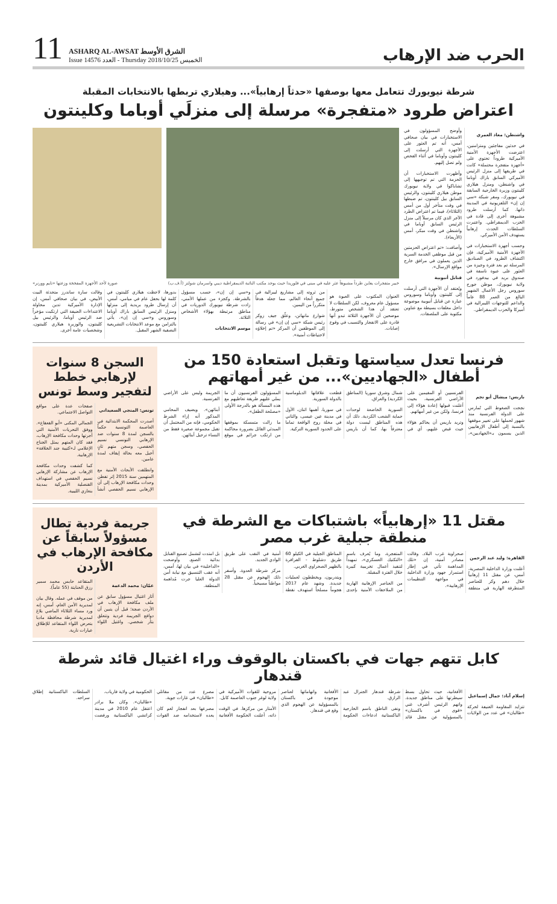الحرب ضد الإرهاب
11
ASHARQ AL-AWSAT الشرق الأوسط
Issue 14576 العدد - Thursday 2018/10/25 الخميس
شرطة نيويورك تتعامل معها بوصفها «حدثاً إرهابياً»... وهيلاري تربطها بالانتخابات المقبلة
اعتراض طرود «متفجرة» مرسلة إلى منزلَي أوباما وكلينتون
واشنطن: معاذ العمري
في حدثين مفاجئين ومتزامنين، اعترضت الأجهزة الأمنية الأميركية طروداً تحتوي على «أجهزة متفجرة محتملة» كانت في طريقها إلى منزل الرئيس الأميركي السابق باراك أوباما في واشنطن، ومنزل هيلاري كلينتون وزيرة الخارجية السابقة في نيويورك، ومقر شبكة «سي إن إن» التلفزيونية في المدينة ذاتها. كما أرسلت طرود مشبوهة أخرى إلى قادة في الحزب الديمقراطي. واعتبرت السلطات الحدث إرهابياً يستهدف الأمن الأميركي.
وحسب أجهزة الاستخبارات في الأجهزة الأمنية الأميركية، فإن اكتشاف الطرود في الصناديق المرسلة تم بعد فترة وجيزة من العثور على عبوة ناسفة في صندوق بريد في بيدفورد في ولاية نيويورك، موطن جورج سوروس رجل الأعمال الشهير البالغ من العمر 88 عاماً والداعم للتوجهات الليبرالية في أميركا والحزب الديمقراطي.
وأوضح المسؤولون في الاستخبارات في بيان صحافي أمس، أنه تم العثور على الأجهزة التي أرسلت إلى كلينتون وأوباما في أثناء الفحص ولم تصل إليهم.
وأظهرت الاستخبارات أن الحزمة التي تم توجيهها إلى تشاباكوا في ولاية نيويورك موطن هيلاري كلينتون، والرئيس السابق بيل كلينتون، تم ضبطها في وقت متأخر أول من أمس (الثلاثاء)، فيما تم اعتراض الطرد الآخر الذي كان مرسلاً إلى منزل الرئيس السابق أوباما في واشنطن في وقت مبكر، أمس (الأربعاء).
وأضافت: «تم اعتراض الحزمتين من قبل موظفي الخدمة السرية الذين يعملون في مرافق خارج مواقع الإرسال».
قنابل أنبوبية
ويُعتقد أن الأجهزة التي أرسلت إلى كلينتون وأوباما وسوروس عبارة عن قنابل أنبوبية موضوعة داخل مغلفات بسيطة مع عناوين مكتوبة على الملصقات.
خبير متفجرات يعاين طرداً مشبوهاً عثر عليه في مبنى في فلوريدا حيث يوجد مكتب النائبة الديمقراطية ديبي واسرمان شولتز (أ.ف.ب) صورة لأحد الأجهزة المفخخة وزعتها «تايم وورنر»
العنوان المكتوب على العبوة هو مسؤول عام معروف، لكن السلطات لا تعتقد أن هذا الشخص متورط، موضحين أن الأجهزة الثلاثة تبدو أنها قادرة على الانفجار والتسبب في وقوع إصابات.
من ثروته إلى مشاريع ليبرالية في جميع أنحاء العالم، مما جعله هدفاً متكرراً من اليمين.
شوارع مانهاتن، وعلّق جيف زوكر رئيس شبكة «سي إن إن» في رسالة إلى الموظفين أن المركز «تم إخلاؤه لاحتياطات أمنية».
و«سي إن إن»، حسب مسؤول بالشرطة. وكجزء من عملها الأمني، زادت شرطة نيويورك الدوريات في مناطق مرتبطة بهؤلاء الأشخاص الثلاثة.
موسم الانتخابات
بدورها، لاحظت هيلاري كلينتون في كلمة لها بحفل عام في ميامي، أمس، أن إرسال طرود بريدية إلى منزلها ومنزل الرئيس السابق باراك أوباما وسوروس و«سي إن إن»، يأتي بالتزامن مع موعد الانتخابات التشريعية النصفية الشهر المقبل.
وقالت سارة ساندرز متحدثة البيت الأبيض، في بيان صحافي أمس، إن الإدارة الأميركية تدين محاولة الاعتداءات العنيفة التي ارتكبت مؤخراً ضد الرئيس أوباما، والرئيس بيل كلينتون، والوزيرة هيلاري كلينتون، وشخصيات عامة أخرى.
فرنسا تعدل سياستها وتقبل استعادة 150 من أطفال «الجهاديين»... من غير أمهاتهم
باريس: ميشال أبو نجم
نجحت الضغوط التي تُمارس على الدولة الفرنسية منذ شهور لحملها على تغيير موقفها بالنسبة إلى أطفال الإرهابيين الذين يسمون بـ«الجهاديين»، الفرنسيين أو المقيمين على الأراضي الفرنسية، بحيث أعلنت قبولها إعادة هؤلاء إلى فرنسا، ولكن من غير أمهاتهم.
وتريد باريس أن يحاكم هؤلاء حيث قبض عليهم، أي في شمال وشرق سوريا (المناطق الكردية) والعراق.
السورية الخاضعة لوحدات حماية الشعب الكردية. ذلك أن هذه المناطق ليست دولة معترفاً بها، كما أن باريس قطعت علاقاتها الدبلوماسية بالدولة السورية.
في سوريا، أهمها اثنان، الأول في مدينة عين عيسى، والثاني في محلة روج الواقعة تماما على الحدود السورية التركية.
المسؤولون الفرنسيون أن ما يملي عليهم طريقة تعاطيهم مع هذه المسألة هو بالدرجة الأولى «مصلحة الطفل».
ما زالت متمسكة بموقفها المبدئي القائل بضرورة محاكمة من ارتكب جرائم في موقع الجريمة وليس على الأراضي الفرنسية.
أبنائهن». ويضيف المحامي المذكور أنه إزاء الشرط الحكومي، فإنه من المحتمل أن تقبل مجموعة صغيرة فقط من النساء ترحيل أبنائهن.
السجن 8 سنوات لإرهابي خطط لتفجير وسط تونس
تونس: المنجي السعيداني
أصدرت المحكمة الابتدائية في العاصمة التونسية حكماً بالسجن لمدة 8 سنوات ضد الإرهابي التونسي نسيم الحفصي، وسجن متهم ثانٍ أحيل معه بحالة إيقاف لمدة عامين.
وانطلقت الأبحاث الأمنية مع المتهمين سنة 2015 إثر تفطن وحدات مكافحة الإرهاب إلى أن الإرهابي نسيم الحفصي أنشأ صفحات عدة على مواقع التواصل الاجتماعي.
الجمالي المكنى «أبو القعقاع». ووفق التحريات الأمنية التي أجرتها وحدات مكافحة الإرهاب، فقد كان المتهم يمثل الجناح الإعلامي لـ«كتيبة جند الخلافة» الإرهابية.
كما كشفت وحدات مكافحة الإرهاب عن مشاركة الإرهابي نسيم الحفصي في استهداف القنصلية الأميركية بمدينة بنغازي الليبية.
مقتل 11 «إرهابياً» باشتباكات مع الشرطة في منطقة جبلية غرب مصر
القاهرة: وليد عبد الرحمن
أعلنت وزارة الداخلية المصرية، أمس، عن مقتل 11 إرهابياً خلال دهم وكر للعناصر المتطرفة الهاربة في منطقة صحراوية غرب البلاد. وقالت مصادر أمنية، إن «تلك المداهمة تأتي في إطار استمرار جهود وزارة الداخلية في مواجهة التنظيمات الإرهابية».
المتفجرة، وما يُعرف باسم «التكتيك العسكري»، تمهيداً لتنفيذ أعمال تخريبية كبيرة خلال الفترة المقبلة.
من العناصر الإرهابية الهاربة من الملاحقات الأمنية بإحدى المناطق الجبلية في الكيلو 60 طريق دشلوط - الفرافرة بالظهير الصحراوي الغربي.
ويتدربون، ويخططون لعمليات جديدة. وشهد عام 2017 هجوماً مسلحاً استهدف نقطة أمنية في النقب على طريق الوادي الجديد.
مركز شرطة العدوة. وأسفر ذلك الهجوم عن مقتل 28 مواطناً مسيحياً.
بل امتدت لتشمل تصنيع القنابل بدائية الصنع. وأوضحت «الداخلية» في بيان لها، أمس، أنه عقب التنسيق مع نيابة أمن الدولة العليا جرت مُداهمة المنطقة.
جريمة فردية تطال مسؤولاً سابقاً عن مكافحة الإرهاب في الأردن
عمّان: محمد الدعمة
أثار اغتيال مسؤول سابق عن ملف مكافحة الإرهاب في الأردن ضجة؛ قبل أن يتبين أن دوافع الجريمة فردية وتتعلق بثأر شخصي. واغتيل اللواء المتقاعد حابس محمد سمير رزق الحنايتة (55 عاماً).
من موقف في عمله. وقال بيان لمديرية الأمن العام، أمس، إنه ورد مساء الثلاثاء الماضي بلاغ لمديرية شرطة محافظة مادبا بتعرض اللواء المتقاعد للإطلاق عيارات نارية.
كابل تتهم جهات في باكستان بالوقوف وراء اغتيال قائد شرطة قندهار
إسلام آباد: جمال إسماعيل
تتزايد المقاومة العنيفة لحركة «طالبان» في عدد من الولايات الأفغانية، حيث تحاول بسط سيطرتها على مناطق جديدة. واتهم الرئيس أشرف غني «قوى في باكستان» بالمسؤولية عن مقتل قائد شرطة قندهار الجنرال عبد الرازق.
ونفى الناطق باسم الخارجية الباكستانية ادعاءات الحكومة الأفغانية واتهاماتها لعناصر موجودة في باكستان بالمسؤولية عن الهجوم الذي وقع في قندهار.
مروحية للقوات الأميركية في ولاية لوغر جنوب العاصمة كابل.
الأمتار من مركزها. في الوقت ذاته، أعلنت الحكومة الأفغانية مصرع عدد من مقاتلي «طالبان» في غارات جوية.
مصرعها بعد انفجار لغم كان يعده لاستخدامه ضد القوات الحكومية في ولاية فارياب.
«طالبان». وكان ملا برادر اعتقل عام 2010 في مدينة كراتشي الباكستانية ورفضت السلطات الباكستانية إطلاق سراحه.